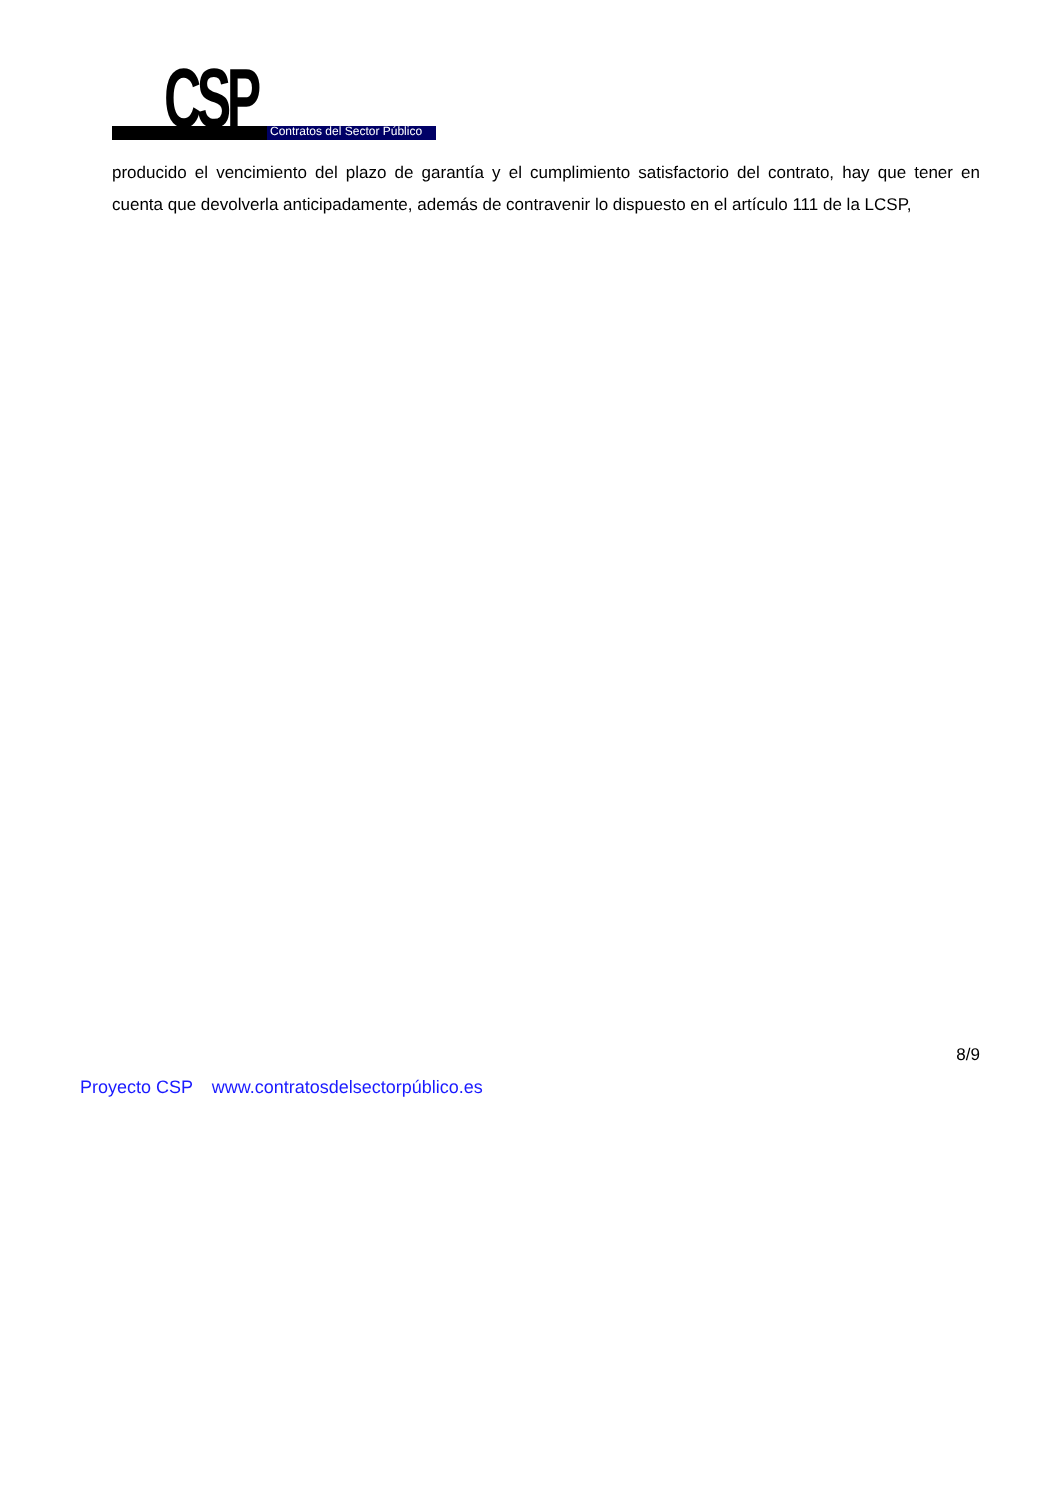CSP Contratos del Sector Público
producido el vencimiento del plazo de garantía y el cumplimiento satisfactorio del contrato, hay que tener en cuenta que devolverla anticipadamente, además de contravenir lo dispuesto en el artículo 111 de la LCSP,
8/9
Proyecto CSP www.contratosdelsectorpúblico.es